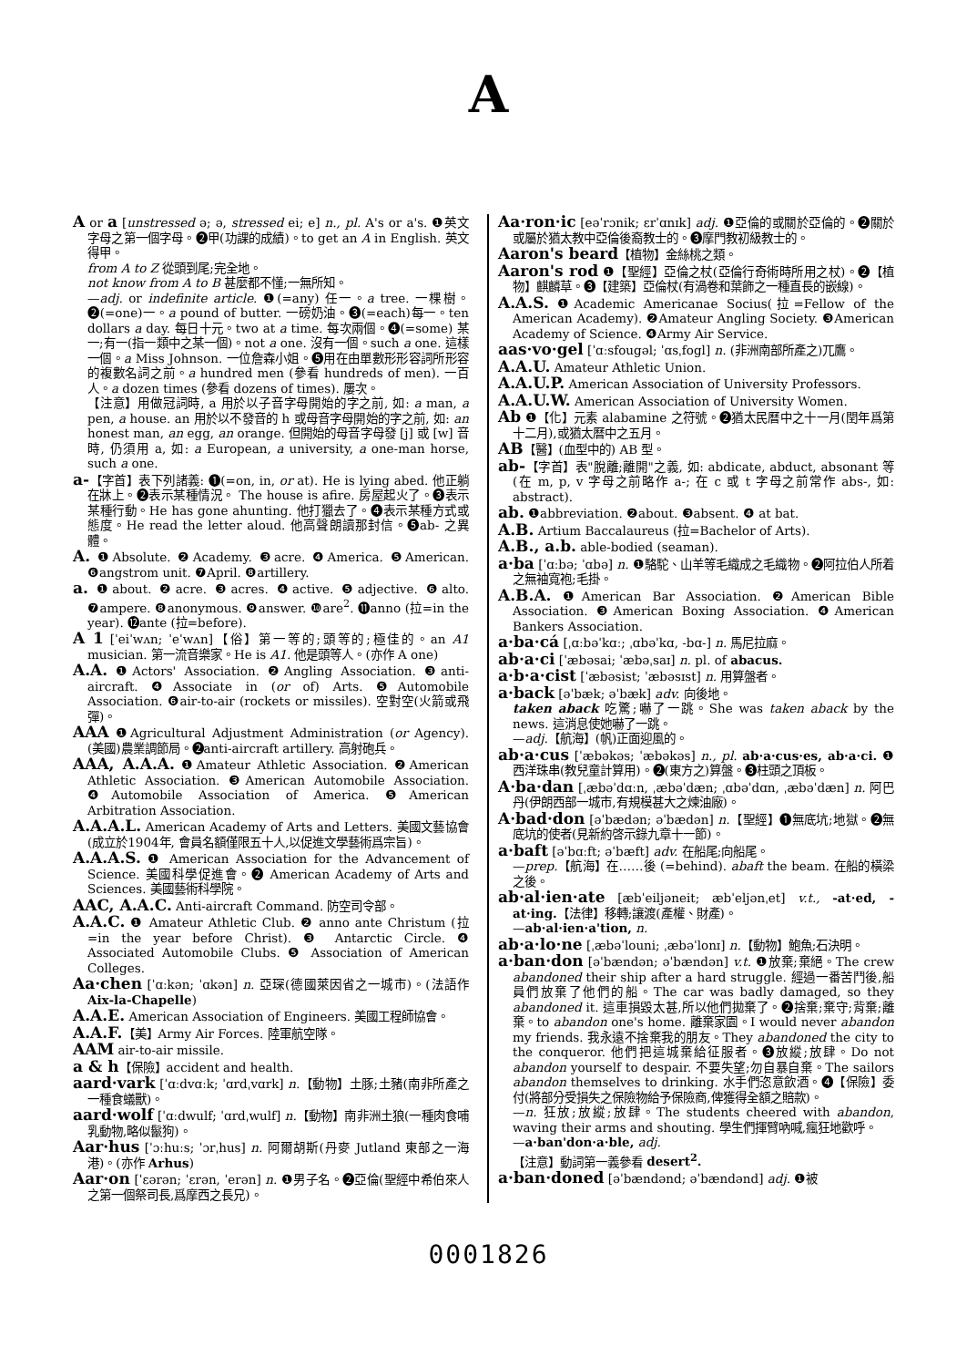A
A or a [unstressed ə; ə, stressed ei; e] n., pl. A's or a's. ❶英文字母之第一個字母。❷甲(功課的成績)。to get an A in English. 英文得甲。
from A to Z 從頭到尾;完全地。
not know from A to B 甚麼都不懂;一無所知。
—adj. or indefinite article. ❶(=any) 任一。a tree. 一棵樹。❷(=one)一。a pound of butter. 一磅奶油。❸(=each)每一。ten dollars a day. 每日十元。two at a time. 每次兩個。❹(=some) 某一;有一(指一類中之某一個)。not a one. 沒有一個。such a one. 這樣一個。a Miss Johnson. 一位詹森小姐。❺用在由單數形形容詞所形容的複數名詞之前。a hundred men (參看 hundreds of men). 一百人。a dozen times (參看 dozens of times). 屢次。
【注意】用做冠詞時, a 用於以子音字母開始的字之前, 如: a man, a pen, a house. an 用於以不發音的 h 或母音字母開始的字之前, 如: an honest man, an egg, an orange. 但開始的母音字母發 [j] 或 [w] 音時, 仍須用 a, 如: a European, a university, a one-man horse, such a one.
a-【字首】表下列諸義: ❶(=on, in, or at). He is lying abed. 他正躺在牀上。❷表示某種情況。 The house is afire. 房屋起火了。❸表示某種行動。He has gone ahunting. 他打獵去了。❹表示某種方式或態度。He read the letter aloud. 他高聲朗讀那封信。❺ab- 之異體。
A. ❶Absolute. ❷Academy. ❸acre. ❹America. ❺American. ❻angstrom unit. ❼April. ❽artillery.
a. ❶about. ❷acre. ❸acres. ❹active. ❺adjective. ❻alto. ❼ampere. ❽anonymous. ❾answer. ❿are<sup>2</sup>. ⓫anno (拉=in the year). ⓬ante (拉=before).
A 1 [ˈeiˈwʌn; ˈeˈwʌn]【俗】第一等的;頭等的;極佳的。an A1 musician. 第一流音樂家。He is A1. 他是頭等人。(亦作 A one)
A.A. ❶Actors' Association. ❷Angling Association. ❸anti-aircraft. ❹Associate in (or of) Arts. ❺Automobile Association. ❻air-to-air (rockets or missiles). 空對空(火箭或飛彈)。
AAA ❶Agricultural Adjustment Administration (or Agency). (美國)農業調節局。❷anti-aircraft artillery. 高射砲兵。
AAA, A.A.A. ❶Amateur Athletic Association. ❷American Athletic Association. ❸American Automobile Association. ❹Automobile Association of America. ❺American Arbitration Association.
A.A.A.L. American Academy of Arts and Letters. 美國文藝協會(成立於1904年, 會員名額僅限五十人,以促進文學藝術爲宗旨)。
A.A.A.S. ❶ American Association for the Advancement of Science. 美國科學促進會。❷ American Academy of Arts and Sciences. 美國藝術科學院。
AAC, A.A.C. Anti-aircraft Command. 防空司令部。
A.A.C. ❶ Amateur Athletic Club. ❷ anno ante Christum (拉=in the year before Christ). ❸ Antarctic Circle. ❹ Associated Automobile Clubs. ❺ Association of American Colleges.
Aa·chen [ˈɑːkən; ˈɑkən] n. 亞琛(德國萊因省之一城市)。(法語作 Aix-la-Chapelle)
A.A.E. American Association of Engineers. 美國工程師協會。
A.A.F.【美】Army Air Forces. 陸軍航空隊。
AAM air-to-air missile.
a & h【保險】accident and health.
aard·vark [ˈɑːdvɑːk; ˈɑrdˌvɑrk] n.【動物】土豚;土豬(南非所產之一種食蟻獸)。
aard·wolf [ˈɑːdwulf; ˈɑrdˌwulf] n.【動物】南非洲土狼(一種肉食哺乳動物,略似鬣狗)。
Aar·hus [ˈɔːhuːs; ˈɔrˌhus] n. 阿爾胡斯(丹麥 Jutland 東部之一海港)。(亦作 Arhus)
Aar·on [ˈɛərən; ˈɛrən, ˈerən] n. ❶男子名。❷亞倫(聖經中希伯來人之第一個祭司長,爲摩西之長兄)。
Aa·ron·ic [eəˈrɔnik; ɛrˈɑnɪk] adj. ❶亞倫的或關於亞倫的。❷關於或屬於猶太教中亞倫後裔教士的。❸摩門教初級教士的。
Aaron's beard【植物】金絲桃之類。
Aaron's rod ❶【聖經】亞倫之杖(亞倫行奇術時所用之杖)。❷【植物】麒麟草。❸【建築】亞倫杖(有渦卷和葉飾之一種直長的嵌線)。
A.A.S. ❶Academic Americanae Socius(拉=Fellow of the American Academy). ❷Amateur Angling Society. ❸American Academy of Science. ❹Army Air Service.
aas·vo·gel [ˈɑːsfougəl; ˈɑsˌfogl] n. (非洲南部所產之)兀鷹。
A.A.U. Amateur Athletic Union.
A.A.U.P. American Association of University Professors.
A.A.U.W. American Association of University Women.
Ab ❶【化】元素 alabamine 之符號。❷猶太民曆中之十一月(閏年爲第十二月),或猶太曆中之五月。
AB【醫】(血型中的) AB 型。
ab-【字首】表"脫離;離開"之義, 如: abdicate, abduct, absonant 等(在 m, p, v 字母之前略作 a-; 在 c 或 t 字母之前常作 abs-, 如: abstract).
ab. ❶abbreviation. ❷about. ❸absent. ❹ at bat.
A.B. Artium Baccalaureus (拉=Bachelor of Arts).
A.B., a.b. able-bodied (seaman).
a·ba [ˈɑːbə; ˈɑbə] n. ❶駱駝、山羊等毛織成之毛織物。❷阿拉伯人所着之無袖寬袍;毛掛。
A.B.A. ❶American Bar Association. ❷American Bible Association. ❸American Boxing Association. ❹American Bankers Association.
a·ba·cá [ˌɑːbəˈkɑː; ˌɑbəˈkɑ, -bɑ-] n. 馬尼拉麻。
ab·a·ci [ˈæbəsai; ˈæbəˌsaɪ] n. pl. of abacus.
a·b·a·cist [ˈæbəsist; ˈæbəsɪst] n. 用算盤者。
a·back [əˈbæk; əˈbæk] adv. 向後地。
taken aback 吃驚;嚇了一跳。She was taken aback by the news. 這消息使她嚇了一跳。
—adj.【航海】(帆)正面迎風的。
ab·a·cus [ˈæbəkəs; ˈæbəkəs] n., pl. ab·a·cus·es, ab·a·ci. ❶西洋珠串(教兒童計算用)。❷(東方之)算盤。❸柱頭之頂板。
A·ba·dan [ˌæbəˈdɑːn, ˌæbəˈdæn; ˌɑbəˈdɑn, ˌæbəˈdæn] n. 阿巴丹(伊朗西部一城市,有規模甚大之煉油廠)。
A·bad·don [əˈbædən; əˈbædən] n.【聖經】❶無底坑;地獄。❷無底坑的使者(見新約啓示錄九章十一節)。
a·baft [əˈbɑːft; əˈbæft] adv. 在船尾;向船尾。
—prep.【航海】在……後 (=behind). abaft the beam. 在船的橫梁之後。
ab·al·ien·ate [æbˈeiljəneit; æbˈeljənˌet] v.t., -at·ed, -at·ing.【法律】移轉;讓渡(產權、財產)。
—ab·al·ien·a'tion, n.
ab·a·lo·ne [ˌæbəˈlouni; ˌæbəˈlonɪ] n.【動物】鮑魚;石決明。
a·ban·don [əˈbændən; əˈbændən] v.t. ❶放棄;棄絕。The crew abandoned their ship after a hard struggle. 經過一番苦鬥後,船員們放棄了他們的船。The car was badly damaged, so they abandoned it. 這車損毀太甚,所以他們拋棄了。❷捨棄;棄守;背棄;離棄。to abandon one's home. 離棄家園。I would never abandon my friends. 我永遠不捨棄我的朋友。They abandoned the city to the conqueror. 他們把這城棄給征服者。❸放縱;放肆。Do not abandon yourself to despair. 不要失望;勿自暴自棄。The sailors abandon themselves to drinking. 水手們恣意飲酒。❹【保險】委付(將部分受損失之保險物給予保險商,俾獲得全額之賠款)。
—n. 狂放;放縱;放肆。The students cheered with abandon, waving their arms and shouting. 學生們揮臂吶喊,瘋狂地歡呼。
—a·ban'don·a·ble, adj.
【注意】動詞第一義參看 desert<sup>2</sup>.
a·ban·doned [əˈbændənd; əˈbændənd] adj. ❶被
0001826